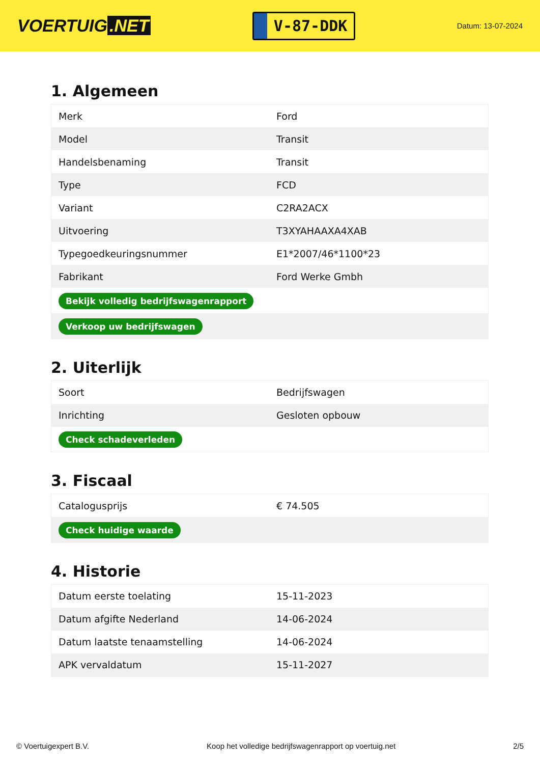VOERTUIG.NET
V-87-DDK
Datum: 13-07-2024
1. Algemeen
| Merk | Ford |
| Model | Transit |
| Handelsbenaming | Transit |
| Type | FCD |
| Variant | C2RA2ACX |
| Uitvoering | T3XYAHAAXA4XAB |
| Typegoedkeuringsnummer | E1*2007/46*1100*23 |
| Fabrikant | Ford Werke Gmbh |
| Bekijk volledig bedrijfswagenrapport | |
| Verkoop uw bedrijfswagen | |
2. Uiterlijk
| Soort | Bedrijfswagen |
| Inrichting | Gesloten opbouw |
| Check schadeverleden | |
3. Fiscaal
| Catalogusprijs | € 74.505 |
| Check huidige waarde | |
4. Historie
| Datum eerste toelating | 15-11-2023 |
| Datum afgifte Nederland | 14-06-2024 |
| Datum laatste tenaamstelling | 14-06-2024 |
| APK vervaldatum | 15-11-2027 |
© Voertuigexpert B.V. Koop het volledige bedrijfswagenrapport op voertuig.net 2/5